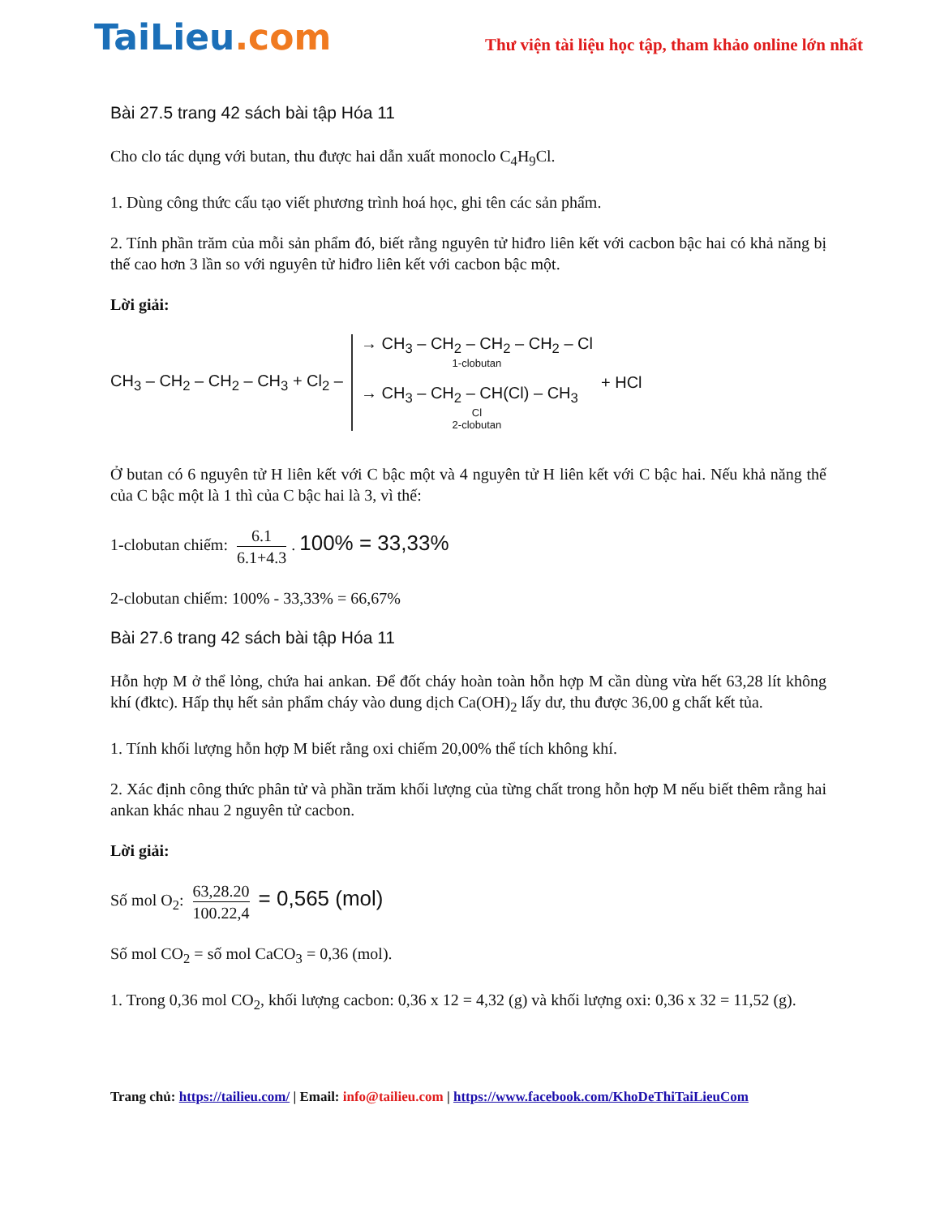TaiLieu.com
Thư viện tài liệu học tập, tham khảo online lớn nhất
Bài 27.5 trang 42 sách bài tập Hóa 11
Cho clo tác dụng với butan, thu được hai dẫn xuất monoclo C<sub>4</sub>H<sub>9</sub>Cl.
1. Dùng công thức cấu tạo viết phương trình hoá học, ghi tên các sản phẩm.
2. Tính phần trăm của mỗi sản phẩm đó, biết rằng nguyên tử hiđro liên kết với cacbon bậc hai có khả năng bị thế cao hơn 3 lần so với nguyên tử hiđro liên kết với cacbon bậc một.
Lời giải:
CH<sub>3</sub> – CH<sub>2</sub> – CH<sub>2</sub> – CH<sub>3</sub> + Cl<sub>2</sub> –
→ CH<sub>3</sub> – CH<sub>2</sub> – CH<sub>2</sub> – CH<sub>2</sub> – Cl
1-clobutan
→ CH<sub>3</sub> – CH<sub>2</sub> – CH(Cl) – CH<sub>3</sub>
Cl
2-clobutan
+ HCl
Ở butan có 6 nguyên tử H liên kết với C bậc một và 4 nguyên tử H liên kết với C bậc hai. Nếu khả năng thế của C bậc một là 1 thì của C bậc hai là 3, vì thế:
1-clobutan chiếm: 6.1 6.1+4.3. 100% = 33,33%
2-clobutan chiếm: 100% - 33,33% = 66,67%
Bài 27.6 trang 42 sách bài tập Hóa 11
Hỗn hợp M ở thể lỏng, chứa hai ankan. Để đốt cháy hoàn toàn hỗn hợp M cần dùng vừa hết 63,28 lít không khí (đktc). Hấp thụ hết sản phẩm cháy vào dung dịch Ca(OH)<sub>2</sub> lấy dư, thu được 36,00 g chất kết tủa.
1. Tính khối lượng hỗn hợp M biết rằng oxi chiếm 20,00% thể tích không khí.
2. Xác định công thức phân tử và phần trăm khối lượng của từng chất trong hỗn hợp M nếu biết thêm rằng hai ankan khác nhau 2 nguyên tử cacbon.
Lời giải:
Số mol O<sub>2</sub>: 63,28.20 100.22,4 = 0,565 (mol)
Số mol CO<sub>2</sub> = số mol CaCO<sub>3</sub> = 0,36 (mol).
1. Trong 0,36 mol CO<sub>2</sub>, khối lượng cacbon: 0,36 x 12 = 4,32 (g) và khối lượng oxi: 0,36 x 32 = 11,52 (g).
Trang chủ: https://tailieu.com/ | Email: info@tailieu.com | https://www.facebook.com/KhoDeThiTaiLieuCom